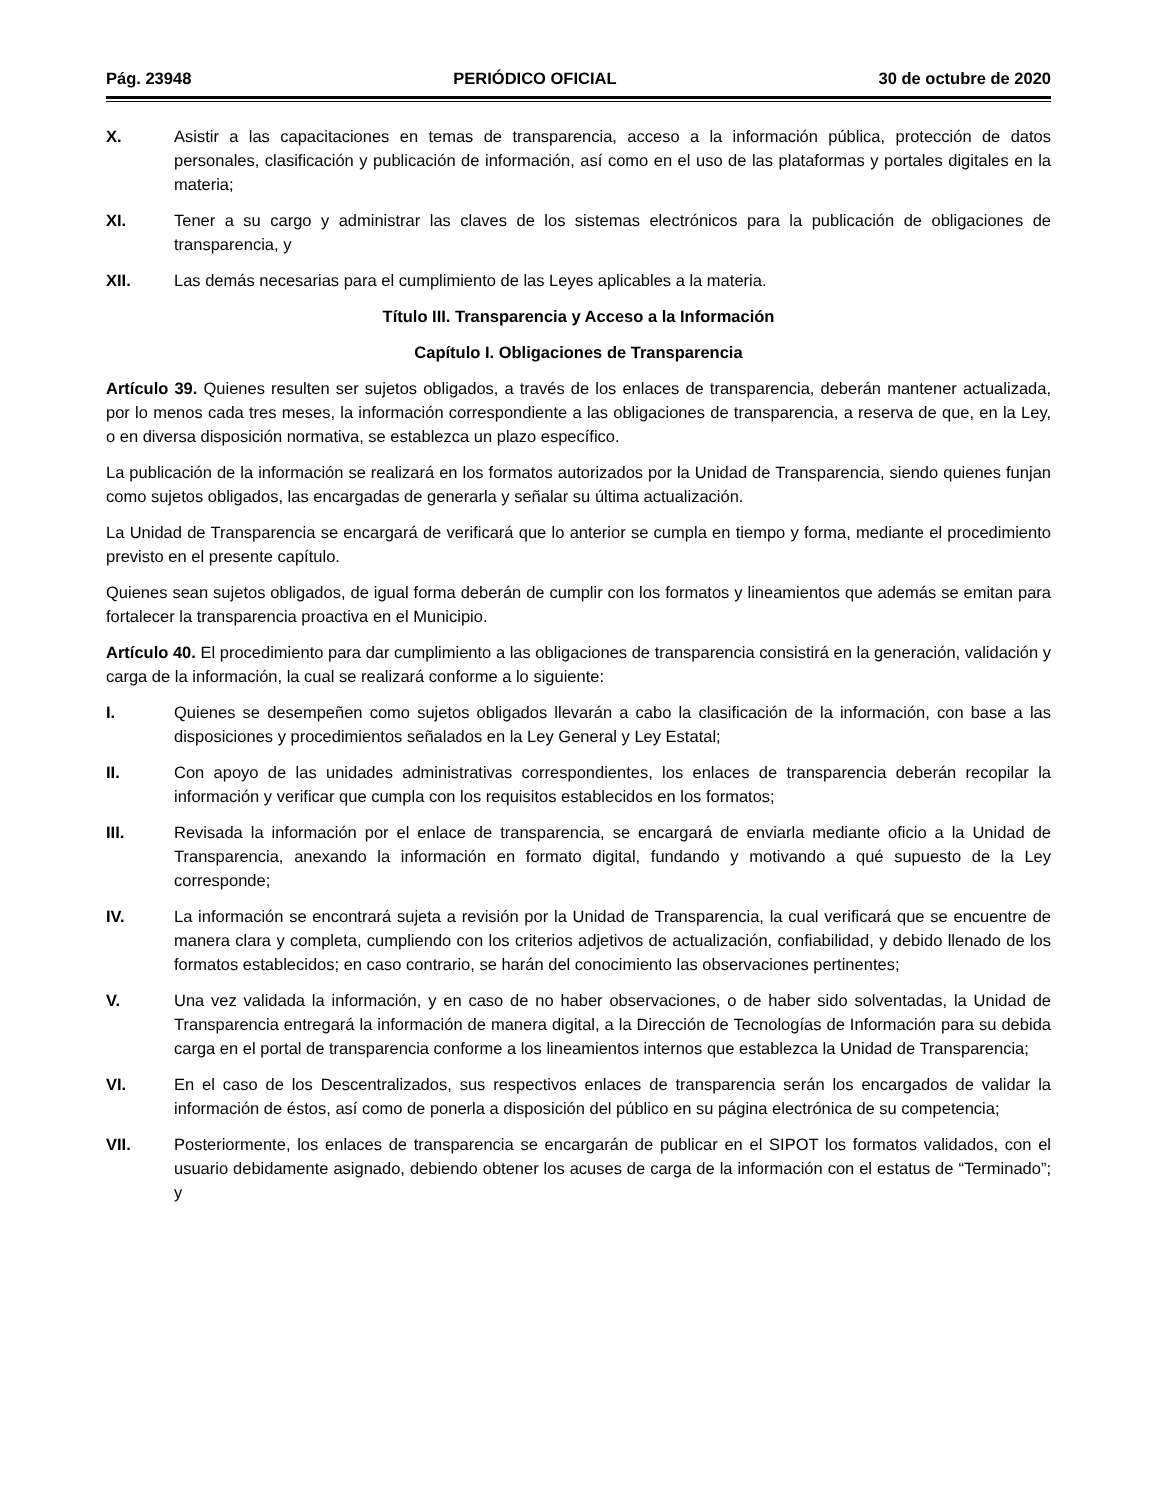Pág. 23948 PERIÓDICO OFICIAL 30 de octubre de 2020
X. Asistir a las capacitaciones en temas de transparencia, acceso a la información pública, protección de datos personales, clasificación y publicación de información, así como en el uso de las plataformas y portales digitales en la materia;
XI. Tener a su cargo y administrar las claves de los sistemas electrónicos para la publicación de obligaciones de transparencia, y
XII. Las demás necesarias para el cumplimiento de las Leyes aplicables a la materia.
Título III. Transparencia y Acceso a la Información
Capítulo I. Obligaciones de Transparencia
Artículo 39. Quienes resulten ser sujetos obligados, a través de los enlaces de transparencia, deberán mantener actualizada, por lo menos cada tres meses, la información correspondiente a las obligaciones de transparencia, a reserva de que, en la Ley, o en diversa disposición normativa, se establezca un plazo específico.
La publicación de la información se realizará en los formatos autorizados por la Unidad de Transparencia, siendo quienes funjan como sujetos obligados, las encargadas de generarla y señalar su última actualización.
La Unidad de Transparencia se encargará de verificará que lo anterior se cumpla en tiempo y forma, mediante el procedimiento previsto en el presente capítulo.
Quienes sean sujetos obligados, de igual forma deberán de cumplir con los formatos y lineamientos que además se emitan para fortalecer la transparencia proactiva en el Municipio.
Artículo 40. El procedimiento para dar cumplimiento a las obligaciones de transparencia consistirá en la generación, validación y carga de la información, la cual se realizará conforme a lo siguiente:
I. Quienes se desempeñen como sujetos obligados llevarán a cabo la clasificación de la información, con base a las disposiciones y procedimientos señalados en la Ley General y Ley Estatal;
II. Con apoyo de las unidades administrativas correspondientes, los enlaces de transparencia deberán recopilar la información y verificar que cumpla con los requisitos establecidos en los formatos;
III. Revisada la información por el enlace de transparencia, se encargará de enviarla mediante oficio a la Unidad de Transparencia, anexando la información en formato digital, fundando y motivando a qué supuesto de la Ley corresponde;
IV. La información se encontrará sujeta a revisión por la Unidad de Transparencia, la cual verificará que se encuentre de manera clara y completa, cumpliendo con los criterios adjetivos de actualización, confiabilidad, y debido llenado de los formatos establecidos; en caso contrario, se harán del conocimiento las observaciones pertinentes;
V. Una vez validada la información, y en caso de no haber observaciones, o de haber sido solventadas, la Unidad de Transparencia entregará la información de manera digital, a la Dirección de Tecnologías de Información para su debida carga en el portal de transparencia conforme a los lineamientos internos que establezca la Unidad de Transparencia;
VI. En el caso de los Descentralizados, sus respectivos enlaces de transparencia serán los encargados de validar la información de éstos, así como de ponerla a disposición del público en su página electrónica de su competencia;
VII. Posteriormente, los enlaces de transparencia se encargarán de publicar en el SIPOT los formatos validados, con el usuario debidamente asignado, debiendo obtener los acuses de carga de la información con el estatus de “Terminado”; y